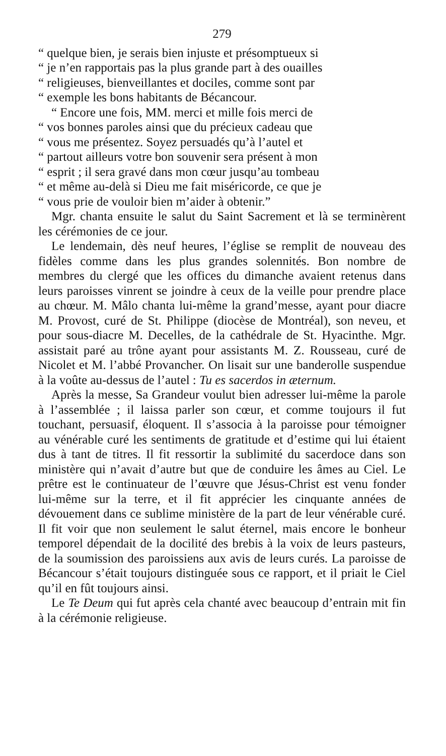279
“ quelque bien, je serais bien injuste et présomptueux si
“ je n’en rapportais pas la plus grande part à des ouailles
“ religieuses, bienveillantes et dociles, comme sont par
“ exemple les bons habitants de Bécancour.
“ Encore une fois, MM. merci et mille fois merci de
“ vos bonnes paroles ainsi que du précieux cadeau que
“ vous me présentez. Soyez persuadés qu’à l’autel et
“ partout ailleurs votre bon souvenir sera présent à mon
“ esprit ; il sera gravé dans mon cœur jusqu’au tombeau
“ et même au-delà si Dieu me fait miséricorde, ce que je
“ vous prie de vouloir bien m’aider à obtenir.”
Mgr. chanta ensuite le salut du Saint Sacrement et là se terminèrent les cérémonies de ce jour.
Le lendemain, dès neuf heures, l’église se remplit de nouveau des fidèles comme dans les plus grandes solennités. Bon nombre de membres du clergé que les offices du dimanche avaient retenus dans leurs paroisses vinrent se joindre à ceux de la veille pour prendre place au chœur. M. Mâlo chanta lui-même la grand’messe, ayant pour diacre M. Provost, curé de St. Philippe (diocèse de Montréal), son neveu, et pour sous-diacre M. Decelles, de la cathédrale de St. Hyacinthe. Mgr. assistait paré au trône ayant pour assistants M. Z. Rousseau, curé de Nicolet et M. l’abbé Provancher. On lisait sur une banderolle suspendue à la voûte au-dessus de l’autel : Tu es sacerdos in æternum.
Après la messe, Sa Grandeur voulut bien adresser lui-même la parole à l’assemblée ; il laissa parler son cœur, et comme toujours il fut touchant, persuasif, éloquent. Il s’associa à la paroisse pour témoigner au vénérable curé les sentiments de gratitude et d’estime qui lui étaient dus à tant de titres. Il fit ressortir la sublimité du sacerdoce dans son ministère qui n’avait d’autre but que de conduire les âmes au Ciel. Le prêtre est le continuateur de l’œuvre que Jésus-Christ est venu fonder lui-même sur la terre, et il fit apprécier les cinquante années de dévouement dans ce sublime ministère de la part de leur vénérable curé. Il fit voir que non seulement le salut éternel, mais encore le bonheur temporel dépendait de la docilité des brebis à la voix de leurs pasteurs, de la soumission des paroissiens aux avis de leurs curés. La paroisse de Bécancour s’était toujours distinguée sous ce rapport, et il priait le Ciel qu’il en fût toujours ainsi.
Le Te Deum qui fut après cela chanté avec beaucoup d’entrain mit fin à la cérémonie religieuse.